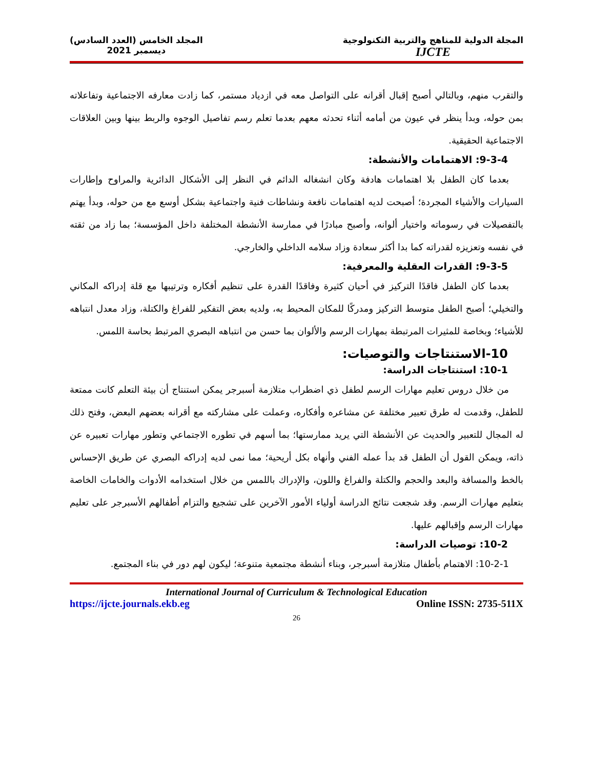المجلة الدولية للمناهج والتربية التكنولوجية
IJCTE
المجلد الخامس (العدد السادس)
ديسمبر 2021
والتقرب منهم، وبالتالي أصبح إقبال أقرانه على التواصل معه في ازدياد مستمر، كما زادت معارفه الاجتماعية وتفاعلاته بمن حوله، وبدأ ينظر في عيون من أمامه أثناء تحدثه معهم بعدما تعلم رسم تفاصيل الوجوه والربط بينها وبين العلاقات الاجتماعية الحقيقية.
9-3-4: الاهتمامات والأنشطة:
بعدما كان الطفل بلا اهتمامات هادفة وكان انشغاله الدائم في النظر إلى الأشكال الدائرية والمراوح وإطارات السيارات والأشياء المجردة؛ أصبحت لديه اهتمامات نافعة ونشاطات فنية واجتماعية بشكل أوسع مع من حوله، وبدأ يهتم بالتفصيلات في رسوماته واختيار ألوانه، وأصبح مبادرًا في ممارسة الأنشطة المختلفة داخل المؤسسة؛ بما زاد من ثقته في نفسه وتعزيزه لقدراته كما بدا أكثر سعادة وزاد سلامه الداخلي والخارجي.
9-3-5: القدرات العقلية والمعرفية:
بعدما كان الطفل فاقدًا التركيز في أحيان كثيرة وفاقدًا القدرة على تنظيم أفكاره وترتيبها مع قلة إدراكه المكاني والتخيلي؛ أصبح الطفل متوسط التركيز ومدركًا للمكان المحيط به، ولديه بعض التفكير للفراغ والكتلة، وزاد معدل انتباهه للأشياء؛ وبخاصة للمثيرات المرتبطة بمهارات الرسم والألوان بما حسن من انتباهه البصري المرتبط بحاسة اللمس.
10-الاستنتاجات والتوصيات:
10-1: استنتاجات الدراسة:
من خلال دروس تعليم مهارات الرسم لطفل ذي اضطراب متلازمة أسبرجر يمكن استنتاج أن بيئة التعلم كانت ممتعة للطفل، وقدمت له طرق تعبير مختلفة عن مشاعره وأفكاره، وعملت على مشاركته مع أقرانه بعضهم البعض، وفتح ذلك له المجال للتعبير والحديث عن الأنشطة التي يريد ممارستها؛ بما أسهم في تطوره الاجتماعي وتطور مهارات تعبيره عن ذاته، ويمكن القول أن الطفل قد بدأ عمله الفني وأنهاه بكل أريحية؛ مما نمى لديه إدراكه البصري عن طريق الإحساس بالخط والمسافة والبعد والحجم والكتلة والفراغ واللون، والإدراك باللمس من خلال استخدامه الأدوات والخامات الخاصة بتعليم مهارات الرسم. وقد شجعت نتائج الدراسة أولياء الأمور الآخرين على تشجيع والتزام أطفالهم الأسبرجر على تعليم مهارات الرسم وإقبالهم عليها.
10-2: توصيات الدراسة:
10-2-1: الاهتمام بأطفال متلازمة أسبرجر، وبناء أنشطة مجتمعية متنوعة؛ ليكون لهم دور في بناء المجتمع.
International Journal of Curriculum & Technological Education
https://ijcte.journals.ekb.eg Online ISSN: 2735-511X
26